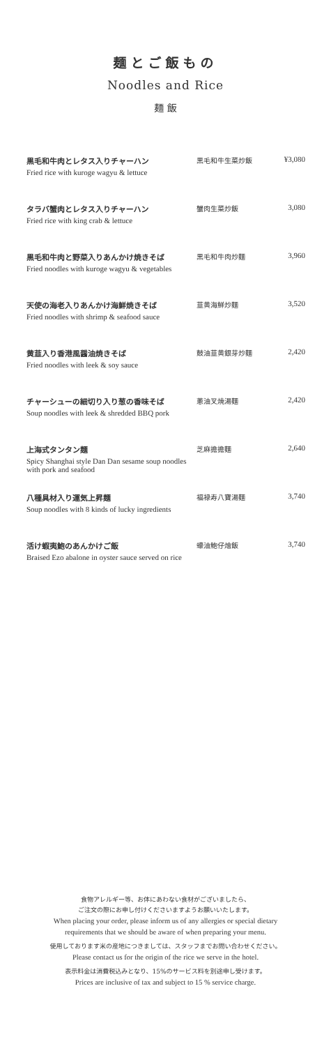麺とご飯もの
Noodles and Rice
麺 飯
| 黒毛和牛肉とレタス入りチャーハン Fried rice with kuroge wagyu & lettuce | 黒毛和牛生菜炒飯 | ¥3,080 |
| タラバ蟹肉とレタス入りチャーハン Fried rice with king crab & lettuce | 蟹肉生菜炒飯 | 3,080 |
| 黒毛和牛肉と野菜入りあんかけ焼きそば Fried noodles with kuroge wagyu & vegetables | 黒毛和牛肉炒麵 | 3,960 |
| 天使の海老入りあんかけ海鮮焼きそば Fried noodles with shrimp & seafood sauce | 韮黄海鮮炒麵 | 3,520 |
| 黄韮入り香港風醤油焼きそば Fried noodles with leek & soy sauce | 鼓油韮黄銀芽炒麵 | 2,420 |
| チャーシューの細切り入り葱の香味そば Soup noodles with leek & shredded BBQ pork | 蔥油叉焼湯麵 | 2,420 |
| 上海式タンタン麺 Spicy Shanghai style Dan Dan sesame soup noodles with pork and seafood | 芝麻擔擔麵 | 2,640 |
| 八種具材入り運気上昇麺 Soup noodles with 8 kinds of lucky ingredients | 福禄寿八寶湯麵 | 3,740 |
| 活け蝦夷鮑のあんかけご飯 Braised Ezo abalone in oyster sauce served on rice | 蠔油鮑仔燴飯 | 3,740 |
食物アレルギー等、お体にあわない食材がございましたら、
ご注文の際にお申し付けくださいますようお願いいたします。
When placing your order, please inform us of any allergies or special dietary
requirements that we should be aware of when preparing your menu.
使用しております米の産地につきましては、スタッフまでお問い合わせください。
Please contact us for the origin of the rice we serve in the hotel.
表示料金は消費税込みとなり、15%のサービス料を別途申し受けます。
Prices are inclusive of tax and subject to 15 % service charge.